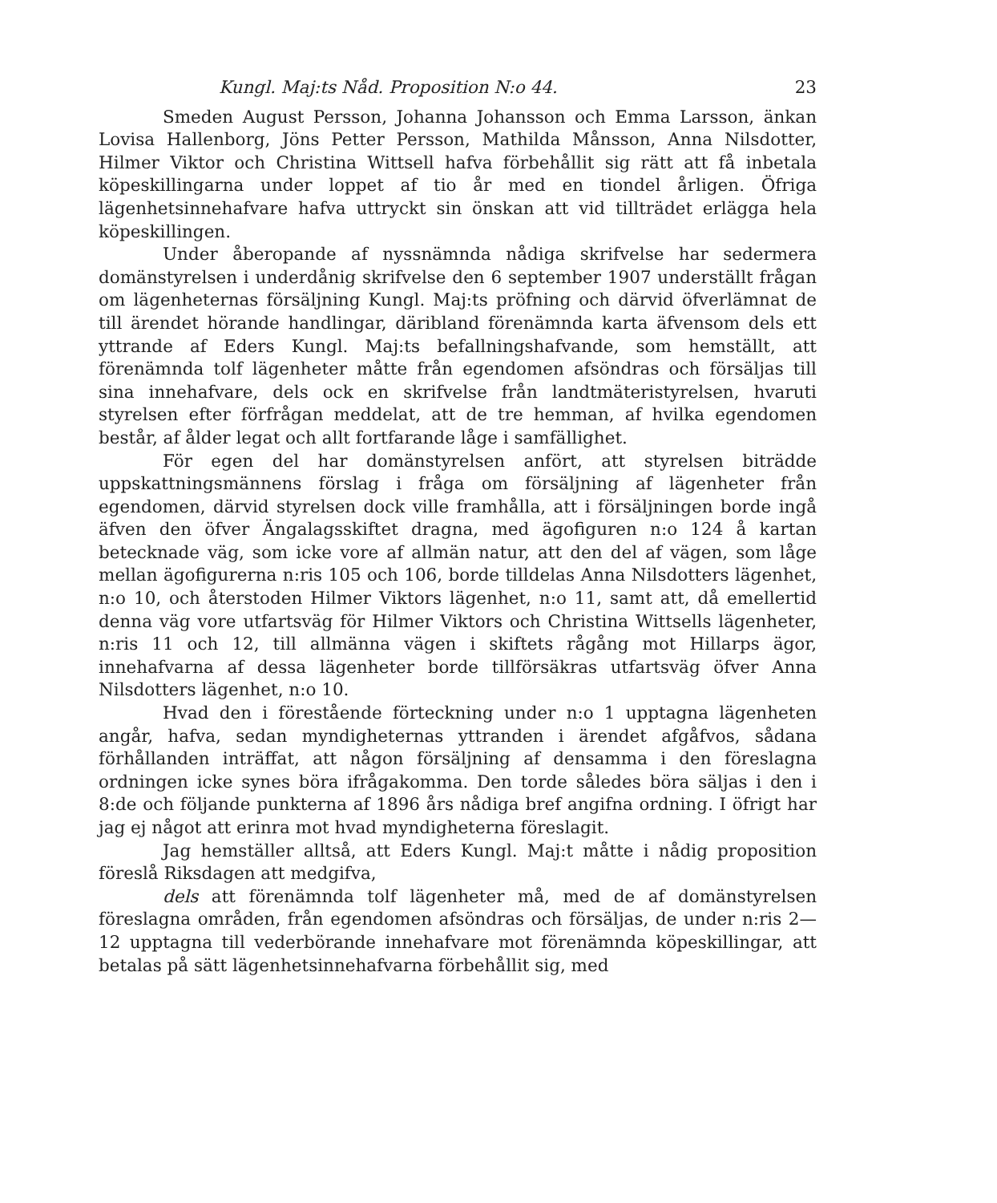Kungl. Maj:ts Nåd. Proposition N:o 44. 23
Smeden August Persson, Johanna Johansson och Emma Larsson, änkan Lovisa Hallenborg, Jöns Petter Persson, Mathilda Månsson, Anna Nilsdotter, Hilmer Viktor och Christina Wittsell hafva förbehållit sig rätt att få inbetala köpeskillingarna under loppet af tio år med en tiondel årligen. Öfriga lägenhetsinnehafvare hafva uttryckt sin önskan att vid tillträdet erlägga hela köpeskillingen.
Under åberopande af nyssnämnda nådiga skrifvelse har sedermera domänstyrelsen i underdånig skrifvelse den 6 september 1907 underställt frågan om lägenheternas försäljning Kungl. Maj:ts pröfning och därvid öfverlämnat de till ärendet hörande handlingar, däribland förenämnda karta äfvensom dels ett yttrande af Eders Kungl. Maj:ts befallningshafvande, som hemställt, att förenämnda tolf lägenheter måtte från egendomen afsöndras och försäljas till sina innehafvare, dels ock en skrifvelse från landtmäteristyrelsen, hvaruti styrelsen efter förfrågan meddelat, att de tre hemman, af hvilka egendomen består, af ålder legat och allt fortfarande låge i samfällighet.
För egen del har domänstyrelsen anfört, att styrelsen biträdde uppskattningsmännens förslag i fråga om försäljning af lägenheter från egendomen, därvid styrelsen dock ville framhålla, att i försäljningen borde ingå äfven den öfver Ängalagsskiftet dragna, med ägofiguren n:o 124 å kartan betecknade väg, som icke vore af allmän natur, att den del af vägen, som låge mellan ägofigurerna n:ris 105 och 106, borde tilldelas Anna Nilsdotters lägenhet, n:o 10, och återstoden Hilmer Viktors lägenhet, n:o 11, samt att, då emellertid denna väg vore utfartsväg för Hilmer Viktors och Christina Wittsells lägenheter, n:ris 11 och 12, till allmänna vägen i skiftets rågång mot Hillarps ägor, innehafvarna af dessa lägenheter borde tillförsäkras utfartsväg öfver Anna Nilsdotters lägenhet, n:o 10.
Hvad den i förestående förteckning under n:o 1 upptagna lägenheten angår, hafva, sedan myndigheternas yttranden i ärendet afgåfvos, sådana förhållanden inträffat, att någon försäljning af densamma i den föreslagna ordningen icke synes böra ifrågakomma. Den torde således böra säljas i den i 8:de och följande punkterna af 1896 års nådiga bref angifna ordning. I öfrigt har jag ej något att erinra mot hvad myndigheterna föreslagit.
Jag hemställer alltså, att Eders Kungl. Maj:t måtte i nådig proposition föreslå Riksdagen att medgifva,
dels att förenämnda tolf lägenheter må, med de af domänstyrelsen föreslagna områden, från egendomen afsöndras och försäljas, de under n:ris 2—12 upptagna till vederbörande innehafvare mot förenämnda köpeskillingar, att betalas på sätt lägenhetsinnehafvarna förbehållit sig, med